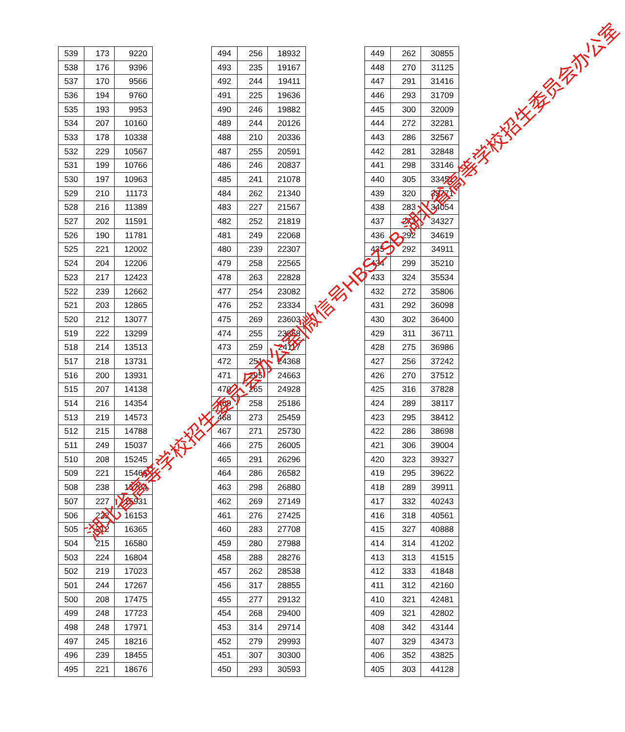| 539 | 173 | 9220 |
| 538 | 176 | 9396 |
| 537 | 170 | 9566 |
| 536 | 194 | 9760 |
| 535 | 193 | 9953 |
| 534 | 207 | 10160 |
| 533 | 178 | 10338 |
| 532 | 229 | 10567 |
| 531 | 199 | 10766 |
| 530 | 197 | 10963 |
| 529 | 210 | 11173 |
| 528 | 216 | 11389 |
| 527 | 202 | 11591 |
| 526 | 190 | 11781 |
| 525 | 221 | 12002 |
| 524 | 204 | 12206 |
| 523 | 217 | 12423 |
| 522 | 239 | 12662 |
| 521 | 203 | 12865 |
| 520 | 212 | 13077 |
| 519 | 222 | 13299 |
| 518 | 214 | 13513 |
| 517 | 218 | 13731 |
| 516 | 200 | 13931 |
| 515 | 207 | 14138 |
| 514 | 216 | 14354 |
| 513 | 219 | 14573 |
| 512 | 215 | 14788 |
| 511 | 249 | 15037 |
| 510 | 208 | 15245 |
| 509 | 221 | 15466 |
| 508 | 238 | 15704 |
| 507 | 227 | 15931 |
| 506 | 222 | 16153 |
| 505 | 212 | 16365 |
| 504 | 215 | 16580 |
| 503 | 224 | 16804 |
| 502 | 219 | 17023 |
| 501 | 244 | 17267 |
| 500 | 208 | 17475 |
| 499 | 248 | 17723 |
| 498 | 248 | 17971 |
| 497 | 245 | 18216 |
| 496 | 239 | 18455 |
| 495 | 221 | 18676 |
| 494 | 256 | 18932 |
| 493 | 235 | 19167 |
| 492 | 244 | 19411 |
| 491 | 225 | 19636 |
| 490 | 246 | 19882 |
| 489 | 244 | 20126 |
| 488 | 210 | 20336 |
| 487 | 255 | 20591 |
| 486 | 246 | 20837 |
| 485 | 241 | 21078 |
| 484 | 262 | 21340 |
| 483 | 227 | 21567 |
| 482 | 252 | 21819 |
| 481 | 249 | 22068 |
| 480 | 239 | 22307 |
| 479 | 258 | 22565 |
| 478 | 263 | 22828 |
| 477 | 254 | 23082 |
| 476 | 252 | 23334 |
| 475 | 269 | 23603 |
| 474 | 255 | 23858 |
| 473 | 259 | 24117 |
| 472 | 251 | 24368 |
| 471 | 295 | 24663 |
| 470 | 265 | 24928 |
| 469 | 258 | 25186 |
| 468 | 273 | 25459 |
| 467 | 271 | 25730 |
| 466 | 275 | 26005 |
| 465 | 291 | 26296 |
| 464 | 286 | 26582 |
| 463 | 298 | 26880 |
| 462 | 269 | 27149 |
| 461 | 276 | 27425 |
| 460 | 283 | 27708 |
| 459 | 280 | 27988 |
| 458 | 288 | 28276 |
| 457 | 262 | 28538 |
| 456 | 317 | 28855 |
| 455 | 277 | 29132 |
| 454 | 268 | 29400 |
| 453 | 314 | 29714 |
| 452 | 279 | 29993 |
| 451 | 307 | 30300 |
| 450 | 293 | 30593 |
| 449 | 262 | 30855 |
| 448 | 270 | 31125 |
| 447 | 291 | 31416 |
| 446 | 293 | 31709 |
| 445 | 300 | 32009 |
| 444 | 272 | 32281 |
| 443 | 286 | 32567 |
| 442 | 281 | 32848 |
| 441 | 298 | 33146 |
| 440 | 305 | 33451 |
| 439 | 320 | 33771 |
| 438 | 283 | 34054 |
| 437 | 273 | 34327 |
| 436 | 292 | 34619 |
| 435 | 292 | 34911 |
| 434 | 299 | 35210 |
| 433 | 324 | 35534 |
| 432 | 272 | 35806 |
| 431 | 292 | 36098 |
| 430 | 302 | 36400 |
| 429 | 311 | 36711 |
| 428 | 275 | 36986 |
| 427 | 256 | 37242 |
| 426 | 270 | 37512 |
| 425 | 316 | 37828 |
| 424 | 289 | 38117 |
| 423 | 295 | 38412 |
| 422 | 286 | 38698 |
| 421 | 306 | 39004 |
| 420 | 323 | 39327 |
| 419 | 295 | 39622 |
| 418 | 289 | 39911 |
| 417 | 332 | 40243 |
| 416 | 318 | 40561 |
| 415 | 327 | 40888 |
| 414 | 314 | 41202 |
| 413 | 313 | 41515 |
| 412 | 333 | 41848 |
| 411 | 312 | 42160 |
| 410 | 321 | 42481 |
| 409 | 321 | 42802 |
| 408 | 342 | 43144 |
| 407 | 329 | 43473 |
| 406 | 352 | 43825 |
| 405 | 303 | 44128 |
湖北省高等学校招生委员会办公室|微信号HBSZSB 湖北省高等学校招生委员会办公室